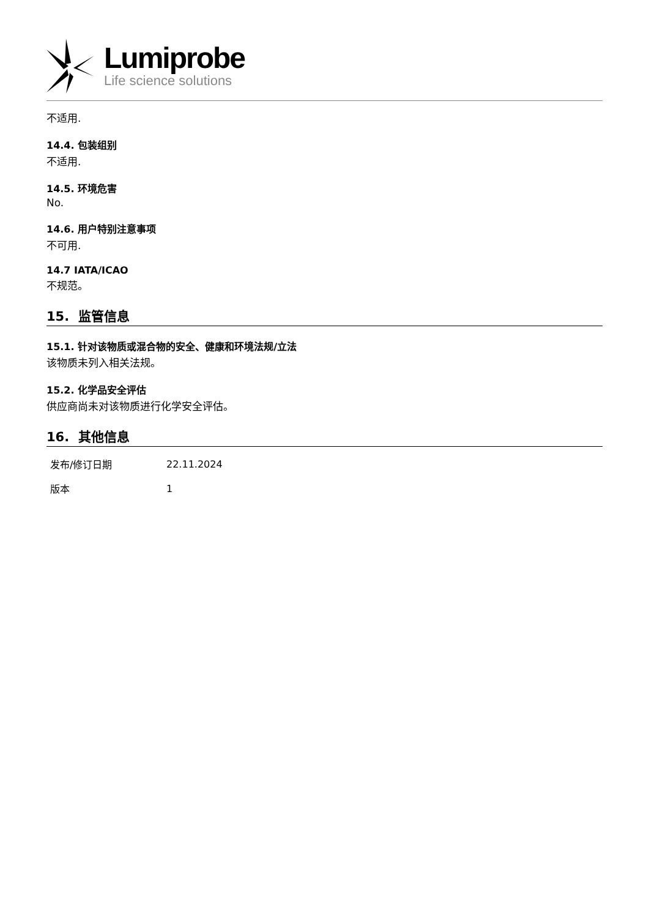Lumiprobe
Life science solutions
不适用.
14.4. 包装组别
不适用.
14.5. 环境危害
No.
14.6. 用户特别注意事项
不可用.
14.7 IATA/ICAO
不规范。
15. 监管信息
15.1. 针对该物质或混合物的安全、健康和环境法规/立法
该物质未列入相关法规。
15.2. 化学品安全评估
供应商尚未对该物质进行化学安全评估。
16. 其他信息
| 发布/修订日期 | 22.11.2024 |
| 版本 | 1 |